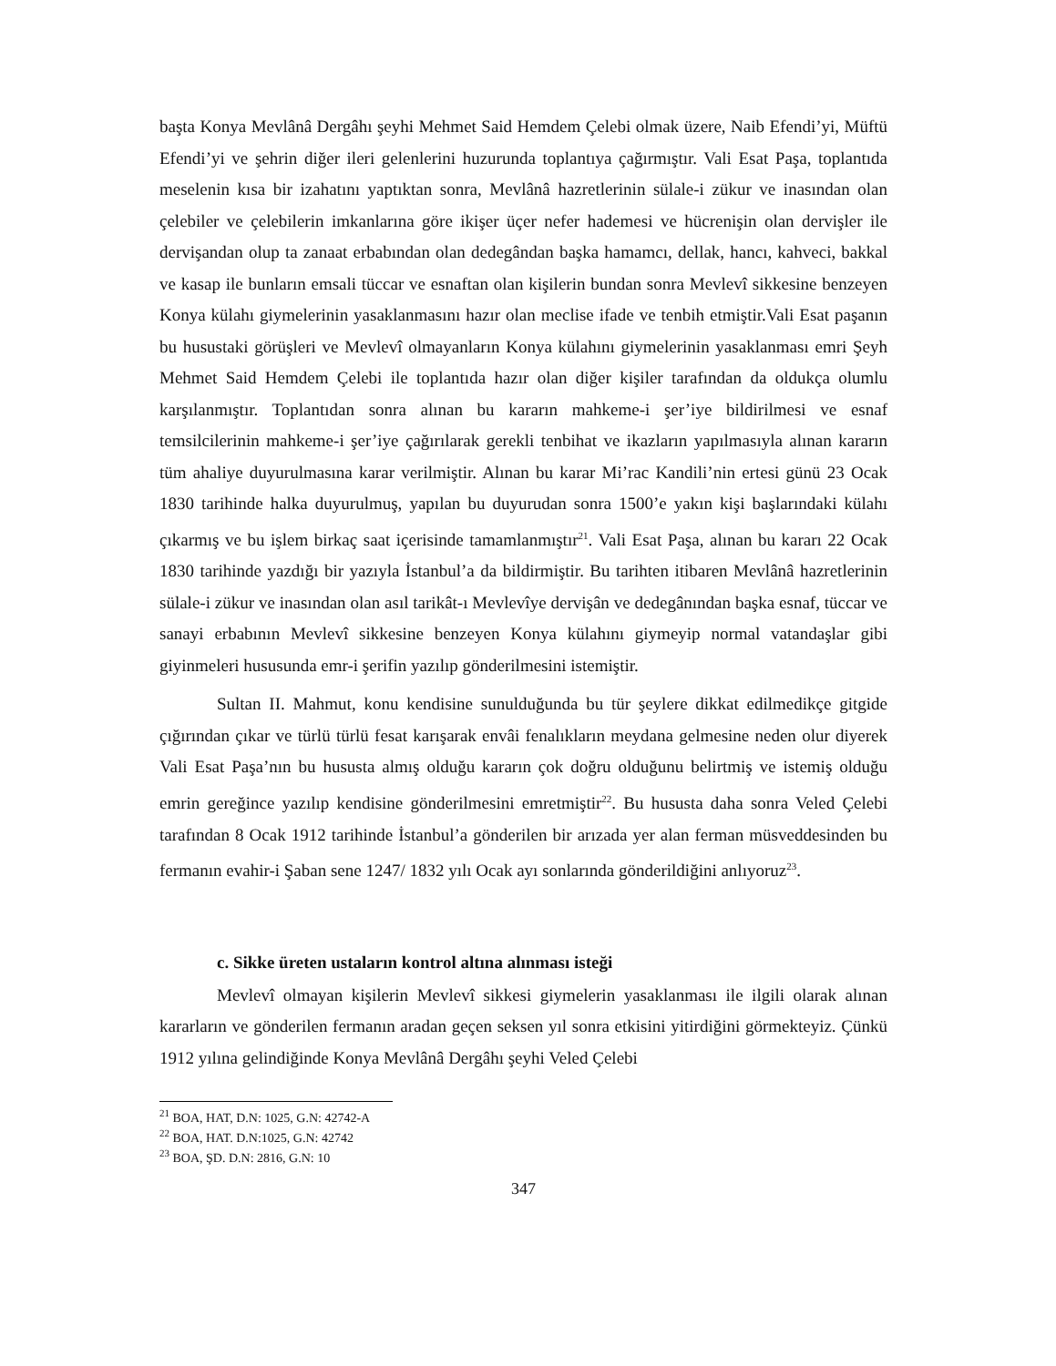başta Konya Mevlânâ Dergâhı şeyhi Mehmet Said Hemdem Çelebi olmak üzere, Naib Efendi’yi, Müftü Efendi’yi ve şehrin diğer ileri gelenlerini huzurunda toplantıya çağırmıştır. Vali Esat Paşa, toplantıda meselenin kısa bir izahatını yaptıktan sonra, Mevlânâ hazretlerinin sülale-i zükur ve inasından olan çelebiler ve çelebilerin imkanlarına göre ikişer üçer nefer hademesi ve hücrenişin olan dervişler ile dervişandan olup ta zanaat erbabından olan dedegândan başka hamamcı, dellak, hancı, kahveci, bakkal ve kasap ile bunların emsali tüccar ve esnaftan olan kişilerin bundan sonra Mevlevî sikkesine benzeyen Konya külahı giymelerinin yasaklanmasını hazır olan meclise ifade ve tenbih etmiştir.Vali Esat paşanın bu husustaki görüşleri ve Mevlevî olmayanların Konya külahını giymelerinin yasaklanması emri Şeyh Mehmet Said Hemdem Çelebi ile toplantıda hazır olan diğer kişiler tarafından da oldukça olumlu karşılanmıştır. Toplantıdan sonra alınan bu kararın mahkeme-i şer’iye bildirilmesi ve esnaf temsilcilerinin mahkeme-i şer’iye çağırılarak gerekli tenbihat ve ikazların yapılmasıyla alınan kararın tüm ahaliye duyurulmasına karar verilmiştir. Alınan bu karar Mi’rac Kandili’nin ertesi günü 23 Ocak 1830 tarihinde halka duyurulmuş, yapılan bu duyurudan sonra 1500’e yakın kişi başlarındaki külahı çıkarmış ve bu işlem birkaç saat içerisinde tamamlanmıştır<sup>21</sup>. Vali Esat Paşa, alınan bu kararı 22 Ocak 1830 tarihinde yazdığı bir yazıyla İstanbul’a da bildirmiştir. Bu tarihten itibaren Mevlânâ hazretlerinin sülale-i zükur ve inasından olan asıl tarikât-ı Mevlevîye dervişân ve dedegânından başka esnaf, tüccar ve sanayi erbabının Mevlevî sikkesine benzeyen Konya külahını giymeyip normal vatandaşlar gibi giyinmeleri hususunda emr-i şerifin yazılıp gönderilmesini istemiştir.
Sultan II. Mahmut, konu kendisine sunulduğunda bu tür şeylere dikkat edilmedikçe gitgide çığırından çıkar ve türlü türlü fesat karışarak envâi fenalıkların meydana gelmesine neden olur diyerek Vali Esat Paşa’nın bu hususta almış olduğu kararın çok doğru olduğunu belirtmiş ve istemiş olduğu emrin gereğince yazılıp kendisine gönderilmesini emretmiştir<sup>22</sup>. Bu hususta daha sonra Veled Çelebi tarafından 8 Ocak 1912 tarihinde İstanbul’a gönderilen bir arızada yer alan ferman müsveddesinden bu fermanın evahir-i Şaban sene 1247/ 1832 yılı Ocak ayı sonlarında gönderildiğini anlıyoruz<sup>23</sup>.
c. Sikke üreten ustaların kontrol altına alınması isteği
Mevlevî olmayan kişilerin Mevlevî sikkesi giymelerin yasaklanması ile ilgili olarak alınan kararların ve gönderilen fermanın aradan geçen seksen yıl sonra etkisini yitirdiğini görmekteyiz. Çünkü 1912 yılına gelindiğinde Konya Mevlânâ Dergâhı şeyhi Veled Çelebi
<sup>21</sup> BOA, HAT, D.N: 1025, G.N: 42742-A
<sup>22</sup> BOA, HAT. D.N:1025, G.N: 42742
<sup>23</sup> BOA, ŞD. D.N: 2816, G.N: 10
347